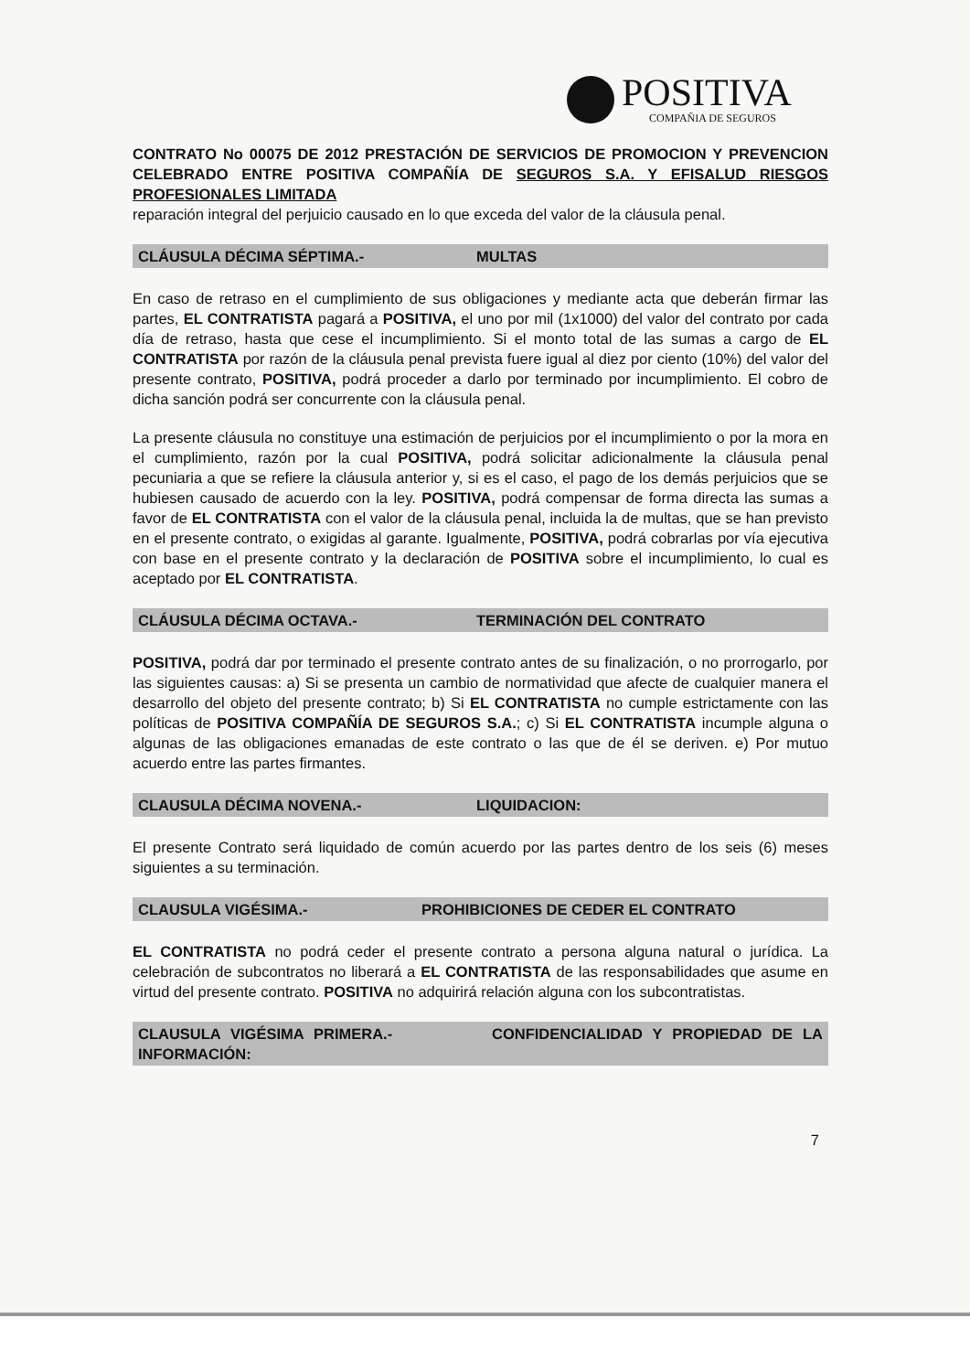POSITIVA
COMPAÑIA DE SEGUROS
CONTRATO No 00075 DE 2012 PRESTACIÓN DE SERVICIOS DE PROMOCION Y PREVENCION CELEBRADO ENTRE POSITIVA COMPAÑÍA DE SEGUROS S.A. Y EFISALUD RIESGOS PROFESIONALES LIMITADA
reparación integral del perjuicio causado en lo que exceda del valor de la cláusula penal.
CLÁUSULA DÉCIMA SÉPTIMA.- MULTAS
En caso de retraso en el cumplimiento de sus obligaciones y mediante acta que deberán firmar las partes, EL CONTRATISTA pagará a POSITIVA, el uno por mil (1x1000) del valor del contrato por cada día de retraso, hasta que cese el incumplimiento. Si el monto total de las sumas a cargo de EL CONTRATISTA por razón de la cláusula penal prevista fuere igual al diez por ciento (10%) del valor del presente contrato, POSITIVA, podrá proceder a darlo por terminado por incumplimiento. El cobro de dicha sanción podrá ser concurrente con la cláusula penal.
La presente cláusula no constituye una estimación de perjuicios por el incumplimiento o por la mora en el cumplimiento, razón por la cual POSITIVA, podrá solicitar adicionalmente la cláusula penal pecuniaria a que se refiere la cláusula anterior y, si es el caso, el pago de los demás perjuicios que se hubiesen causado de acuerdo con la ley. POSITIVA, podrá compensar de forma directa las sumas a favor de EL CONTRATISTA con el valor de la cláusula penal, incluida la de multas, que se han previsto en el presente contrato, o exigidas al garante. Igualmente, POSITIVA, podrá cobrarlas por vía ejecutiva con base en el presente contrato y la declaración de POSITIVA sobre el incumplimiento, lo cual es aceptado por EL CONTRATISTA.
CLÁUSULA DÉCIMA OCTAVA.- TERMINACIÓN DEL CONTRATO
POSITIVA, podrá dar por terminado el presente contrato antes de su finalización, o no prorrogarlo, por las siguientes causas: a) Si se presenta un cambio de normatividad que afecte de cualquier manera el desarrollo del objeto del presente contrato; b) Si EL CONTRATISTA no cumple estrictamente con las políticas de POSITIVA COMPAÑÍA DE SEGUROS S.A.; c) Si EL CONTRATISTA incumple alguna o algunas de las obligaciones emanadas de este contrato o las que de él se deriven. e) Por mutuo acuerdo entre las partes firmantes.
CLAUSULA DÉCIMA NOVENA.- LIQUIDACION:
El presente Contrato será liquidado de común acuerdo por las partes dentro de los seis (6) meses siguientes a su terminación.
CLAUSULA VIGÉSIMA.- PROHIBICIONES DE CEDER EL CONTRATO
EL CONTRATISTA no podrá ceder el presente contrato a persona alguna natural o jurídica. La celebración de subcontratos no liberará a EL CONTRATISTA de las responsabilidades que asume en virtud del presente contrato. POSITIVA no adquirirá relación alguna con los subcontratistas.
CLAUSULA VIGÉSIMA PRIMERA.- CONFIDENCIALIDAD Y PROPIEDAD DE LA INFORMACIÓN:
7